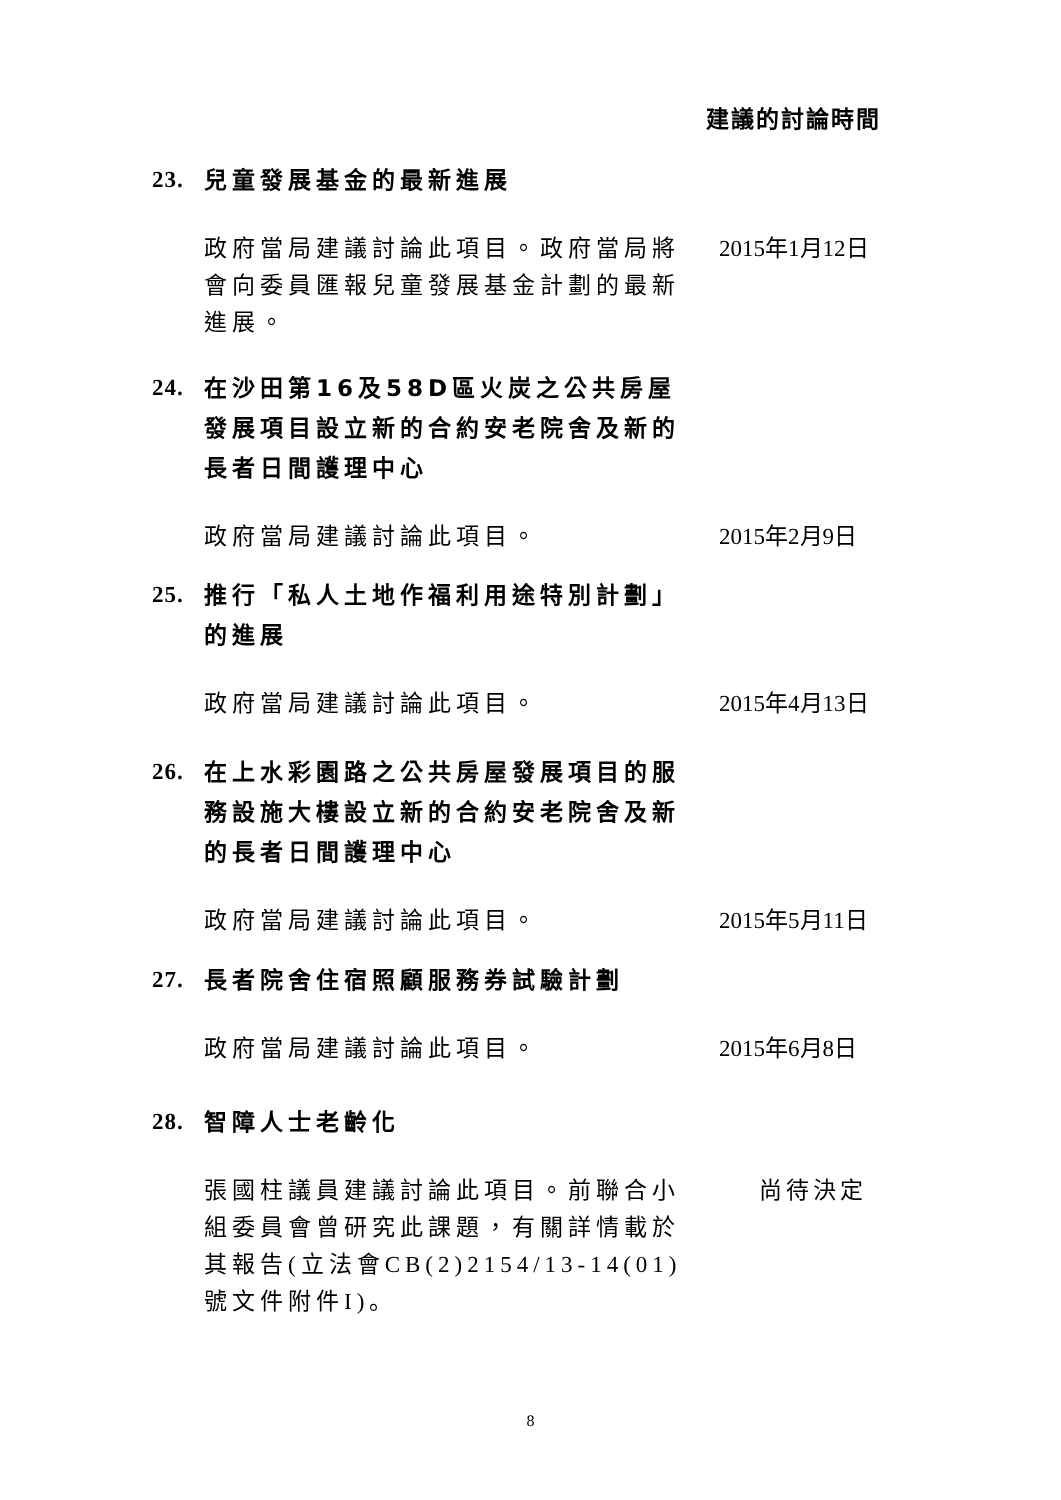建議的討論時間
23. 兒童發展基金的最新進展
政府當局建議討論此項目。政府當局將會向委員匯報兒童發展基金計劃的最新進展。 2015年1月12日
24. 在沙田第16及58D區火炭之公共房屋發展項目設立新的合約安老院舍及新的長者日間護理中心
政府當局建議討論此項目。 2015年2月9日
25. 推行「私人土地作福利用途特別計劃」的進展
政府當局建議討論此項目。 2015年4月13日
26. 在上水彩園路之公共房屋發展項目的服務設施大樓設立新的合約安老院舍及新的長者日間護理中心
政府當局建議討論此項目。 2015年5月11日
27. 長者院舍住宿照顧服務券試驗計劃
政府當局建議討論此項目。 2015年6月8日
28. 智障人士老齡化
張國柱議員建議討論此項目。前聯合小組委員會曾研究此課題，有關詳情載於其報告(立法會CB(2)2154/13-14(01)號文件附件I)。 尚待決定
8